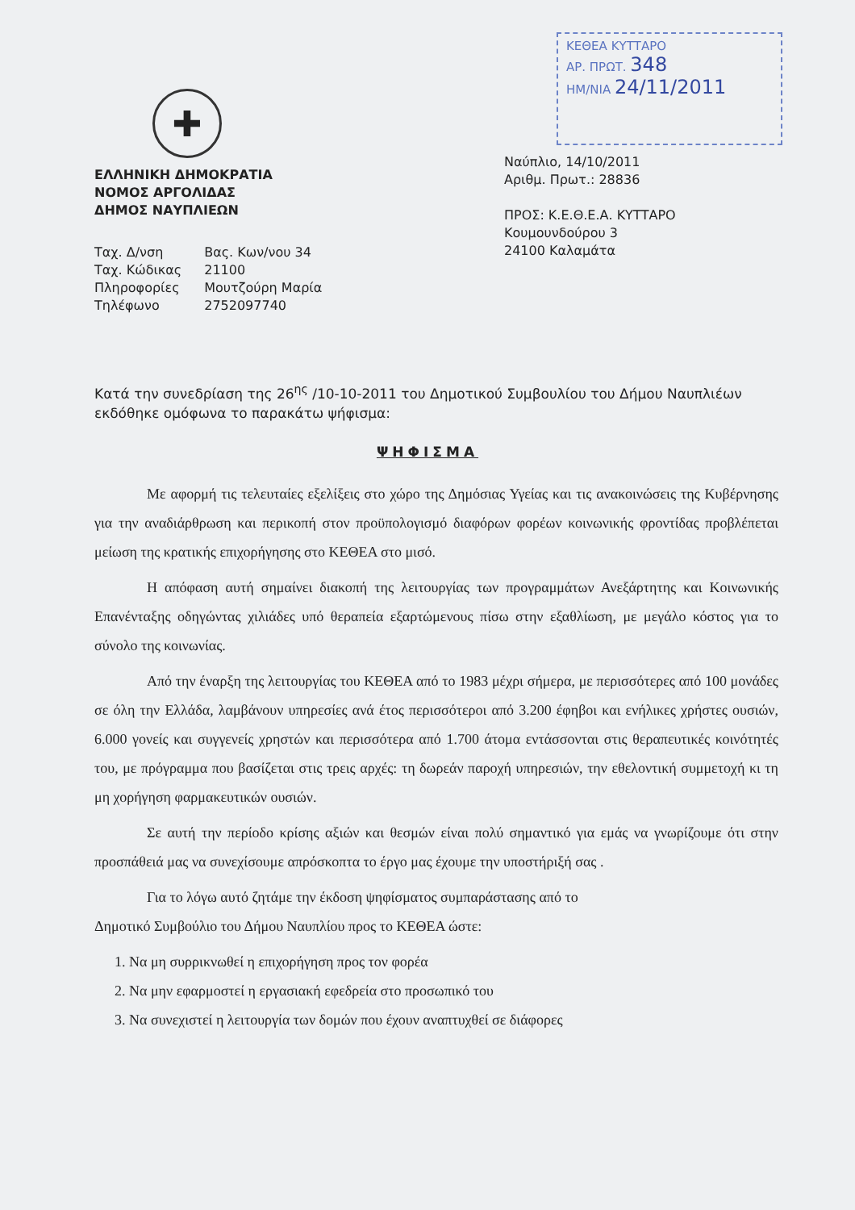ΚΕΘΕΑ ΚΥΤΤΑΡΟ
ΑΡ. ΠΡΩΤ. 348
ΗΜ/ΝΙΑ 24/11/2011
✚
ΕΛΛΗΝΙΚΗ ΔΗΜΟΚΡΑΤΙΑ
ΝΟΜΟΣ ΑΡΓΟΛΙΔΑΣ
ΔΗΜΟΣ ΝΑΥΠΛΙΕΩΝ
| Ταχ. Δ/νση | Βας. Κων/νου 34 |
| Ταχ. Κώδικας | 21100 |
| Πληροφορίες | Μουτζούρη Μαρία |
| Τηλέφωνο | 2752097740 |
Ναύπλιο, 14/10/2011
Αριθμ. Πρωτ.: 28836
ΠΡΟΣ: Κ.Ε.Θ.Ε.Α. ΚΥΤΤΑΡΟ
Κουμουνδούρου 3
24100 Καλαμάτα
Κατά την συνεδρίαση της 26<sup>ης</sup> /10-10-2011 του Δημοτικού Συμβουλίου του Δήμου Ναυπλιέων εκδόθηκε ομόφωνα το παρακάτω ψήφισμα:
ΨΗΦΙΣΜΑ
Με αφορμή τις τελευταίες εξελίξεις στο χώρο της Δημόσιας Υγείας και τις ανακοινώσεις της Κυβέρνησης για την αναδιάρθρωση και περικοπή στον προϋπολογισμό διαφόρων φορέων κοινωνικής φροντίδας προβλέπεται μείωση της κρατικής επιχορήγησης στο ΚΕΘΕΑ στο μισό.
Η απόφαση αυτή σημαίνει διακοπή της λειτουργίας των προγραμμάτων Ανεξάρτητης και Κοινωνικής Επανένταξης οδηγώντας χιλιάδες υπό θεραπεία εξαρτώμενους πίσω στην εξαθλίωση, με μεγάλο κόστος για το σύνολο της κοινωνίας.
Από την έναρξη της λειτουργίας του ΚΕΘΕΑ από το 1983 μέχρι σήμερα, με περισσότερες από 100 μονάδες σε όλη την Ελλάδα, λαμβάνουν υπηρεσίες ανά έτος περισσότεροι από 3.200 έφηβοι και ενήλικες χρήστες ουσιών, 6.000 γονείς και συγγενείς χρηστών και περισσότερα από 1.700 άτομα εντάσσονται στις θεραπευτικές κοινότητές του, με πρόγραμμα που βασίζεται στις τρεις αρχές: τη δωρεάν παροχή υπηρεσιών, την εθελοντική συμμετοχή κι τη μη χορήγηση φαρμακευτικών ουσιών.
Σε αυτή την περίοδο κρίσης αξιών και θεσμών είναι πολύ σημαντικό για εμάς να γνωρίζουμε ότι στην προσπάθειά μας να συνεχίσουμε απρόσκοπτα το έργο μας έχουμε την υποστήριξή σας .
Για το λόγω αυτό ζητάμε την έκδοση ψηφίσματος συμπαράστασης από το
Δημοτικό Συμβούλιο του Δήμου Ναυπλίου προς το ΚΕΘΕΑ ώστε:
1. Να μη συρρικνωθεί η επιχορήγηση προς τον φορέα
2. Να μην εφαρμοστεί η εργασιακή εφεδρεία στο προσωπικό του
3. Να συνεχιστεί η λειτουργία των δομών που έχουν αναπτυχθεί σε διάφορες